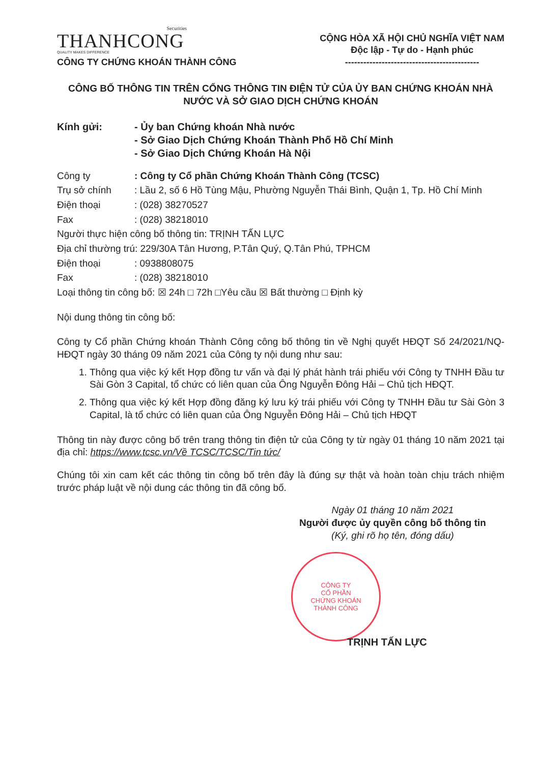Securities
THANHCONG
QUALITY MAKES DIFFERENCE
CÔNG TY CHỨNG KHOÁN THÀNH CÔNG
CỘNG HÒA XÃ HỘI CHỦ NGHĨA VIỆT NAM
Độc lập - Tự do - Hạnh phúc
--------------------------------------------
CÔNG BỐ THÔNG TIN TRÊN CỔNG THÔNG TIN ĐIỆN TỬ CỦA ỦY BAN CHỨNG KHOÁN NHÀ NƯỚC VÀ SỞ GIAO DỊCH CHỨNG KHOÁN
Kính gửi: - Ủy ban Chứng khoán Nhà nước
- Sở Giao Dịch Chứng Khoán Thành Phố Hồ Chí Minh
- Sở Giao Dịch Chứng Khoán Hà Nội
Công ty : Công ty Cổ phần Chứng Khoán Thành Công (TCSC)
Trụ sở chính : Lầu 2, số 6 Hồ Tùng Mậu, Phường Nguyễn Thái Bình, Quận 1, Tp. Hồ Chí Minh
Điện thoại : (028) 38270527
Fax : (028) 38218010
Người thực hiện công bố thông tin: TRỊNH TẤN LỰC
Địa chỉ thường trú: 229/30A Tân Hương, P.Tân Quý, Q.Tân Phú, TPHCM
Điện thoại : 0938808075
Fax : (028) 38218010
Loại thông tin công bố: ☒ 24h □ 72h □Yêu cầu ☒ Bất thường □ Định kỳ
Nội dung thông tin công bố:
Công ty Cổ phần Chứng khoán Thành Công công bố thông tin về Nghị quyết HĐQT Số 24/2021/NQ-HĐQT ngày 30 tháng 09 năm 2021 của Công ty nội dung như sau:
1. Thông qua việc ký kết Hợp đồng tư vấn và đại lý phát hành trái phiếu với Công ty TNHH Đầu tư Sài Gòn 3 Capital, tổ chức có liên quan của Ông Nguyễn Đông Hải – Chủ tịch HĐQT.
2. Thông qua việc ký kết Hợp đồng đăng ký lưu ký trái phiếu với Công ty TNHH Đầu tư Sài Gòn 3 Capital, là tổ chức có liên quan của Ông Nguyễn Đông Hải – Chủ tịch HĐQT
Thông tin này được công bố trên trang thông tin điện tử của Công ty từ ngày 01 tháng 10 năm 2021 tại địa chỉ: https://www.tcsc.vn/Về TCSC/TCSC/Tin tức/
Chúng tôi xin cam kết các thông tin công bố trên đây là đúng sự thật và hoàn toàn chịu trách nhiệm trước pháp luật về nội dung các thông tin đã công bố.
Ngày 01 tháng 10 năm 2021
Người được ủy quyền công bố thông tin
(Ký, ghi rõ họ tên, đóng dấu)
CÔNG TY
CỔ PHẦN
CHỨNG KHOÁN
THÀNH CÔNG
TRỊNH TẤN LỰC